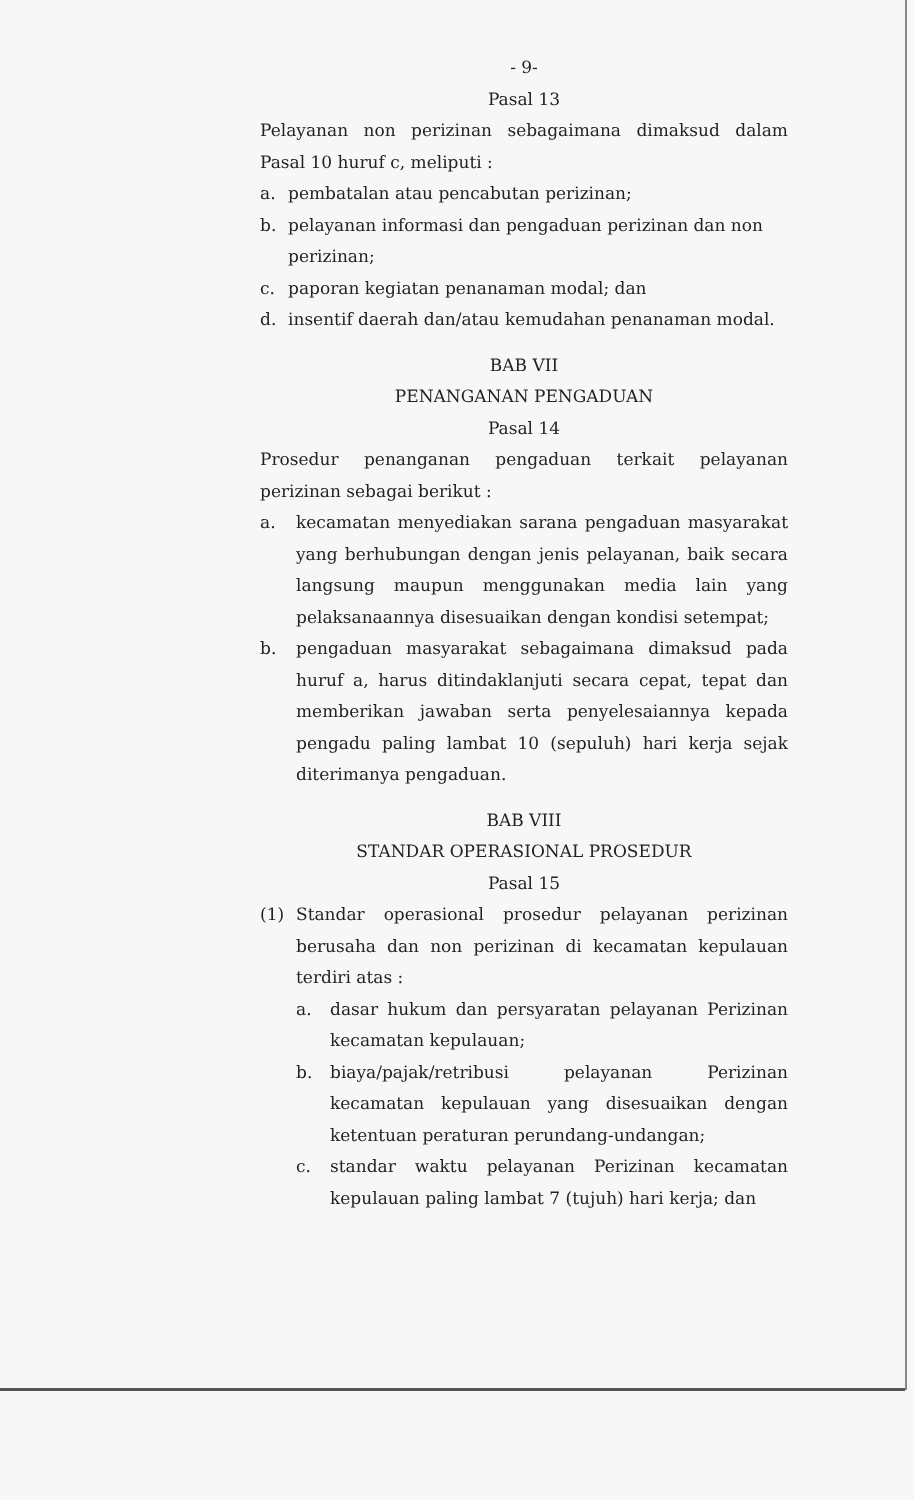- 9-
Pasal 13
Pelayanan non perizinan sebagaimana dimaksud dalam Pasal 10 huruf c, meliputi :
a. pembatalan atau pencabutan perizinan;
b. pelayanan informasi dan pengaduan perizinan dan non perizinan;
c. paporan kegiatan penanaman modal; dan
d. insentif daerah dan/atau kemudahan penanaman modal.
BAB VII
PENANGANAN PENGADUAN
Pasal 14
Prosedur penanganan pengaduan terkait pelayanan perizinan sebagai berikut :
a. kecamatan menyediakan sarana pengaduan masyarakat yang berhubungan dengan jenis pelayanan, baik secara langsung maupun menggunakan media lain yang pelaksanaannya disesuaikan dengan kondisi setempat;
b. pengaduan masyarakat sebagaimana dimaksud pada huruf a, harus ditindaklanjuti secara cepat, tepat dan memberikan jawaban serta penyelesaiannya kepada pengadu paling lambat 10 (sepuluh) hari kerja sejak diterimanya pengaduan.
BAB VIII
STANDAR OPERASIONAL PROSEDUR
Pasal 15
(1) Standar operasional prosedur pelayanan perizinan berusaha dan non perizinan di kecamatan kepulauan terdiri atas :
a. dasar hukum dan persyaratan pelayanan Perizinan kecamatan kepulauan;
b. biaya/pajak/retribusi pelayanan Perizinan kecamatan kepulauan yang disesuaikan dengan ketentuan peraturan perundang-undangan;
c. standar waktu pelayanan Perizinan kecamatan kepulauan paling lambat 7 (tujuh) hari kerja; dan